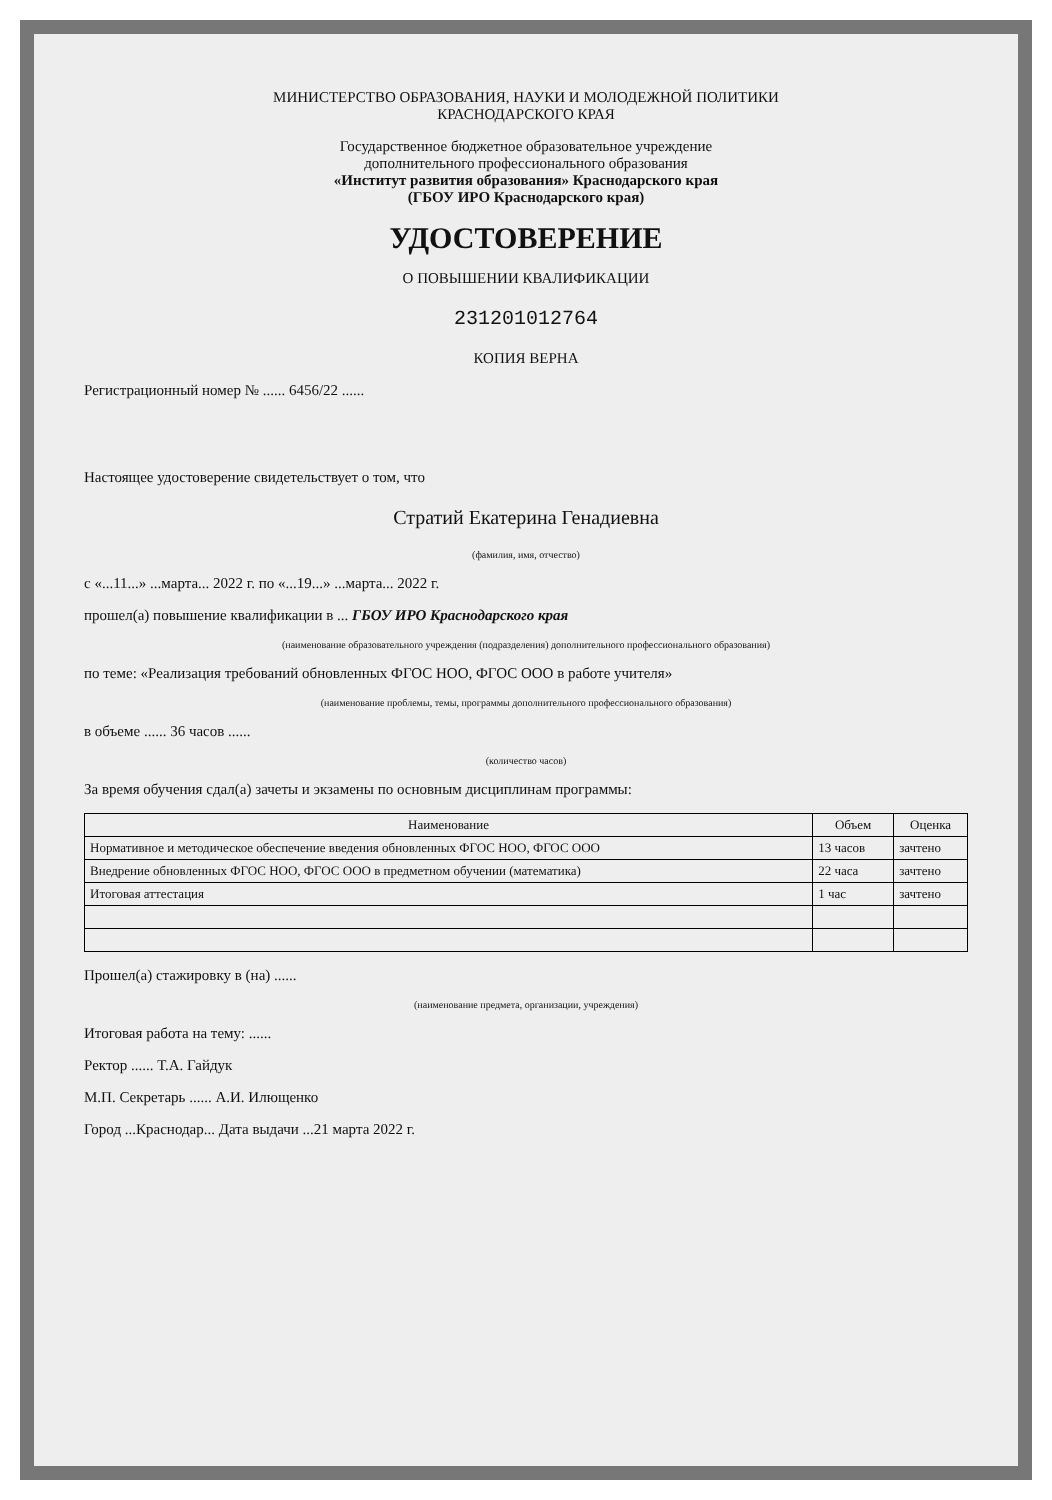МИНИСТЕРСТВО ОБРАЗОВАНИЯ, НАУКИ И МОЛОДЕЖНОЙ ПОЛИТИКИ
КРАСНОДАРСКОГО КРАЯ
Государственное бюджетное образовательное учреждение
дополнительного профессионального образования
«Институт развития образования» Краснодарского края
(ГБОУ ИРО Краснодарского края)
УДОСТОВЕРЕНИЕ
О ПОВЫШЕНИИ КВАЛИФИКАЦИИ
231201012764
КОПИЯ ВЕРНА
Регистрационный номер № ...... 6456/22 ......
Настоящее удостоверение свидетельствует о том, что
Стратий Екатерина Генадиевна
(фамилия, имя, отчество)
с «...11...» ...марта... 2022 г. по «...19...» ...марта... 2022 г.
прошел(а) повышение квалификации в ... ГБОУ ИРО Краснодарского края
(наименование образовательного учреждения (подразделения) дополнительного профессионального образования)
по теме: «Реализация требований обновленных ФГОС НОО, ФГОС ООО в работе учителя»
(наименование проблемы, темы, программы дополнительного профессионального образования)
в объеме ...... 36 часов ......
(количество часов)
За время обучения сдал(а) зачеты и экзамены по основным дисциплинам программы:
| Наименование | Объем | Оценка |
| --- | --- | --- |
| Нормативное и методическое обеспечение введения обновленных ФГОС НОО, ФГОС ООО | 13 часов | зачтено |
| Внедрение обновленных ФГОС НОО, ФГОС ООО в предметном обучении (математика) | 22 часа | зачтено |
| Итоговая аттестация | 1 час | зачтено |
Прошел(а) стажировку в (на) ......
(наименование предмета, организации, учреждения)
Итоговая работа на тему: ......
Ректор ...... Т.А. Гайдук
М.П. Секретарь ...... А.И. Илющенко
Город ...Краснодар... Дата выдачи ...21 марта 2022 г.